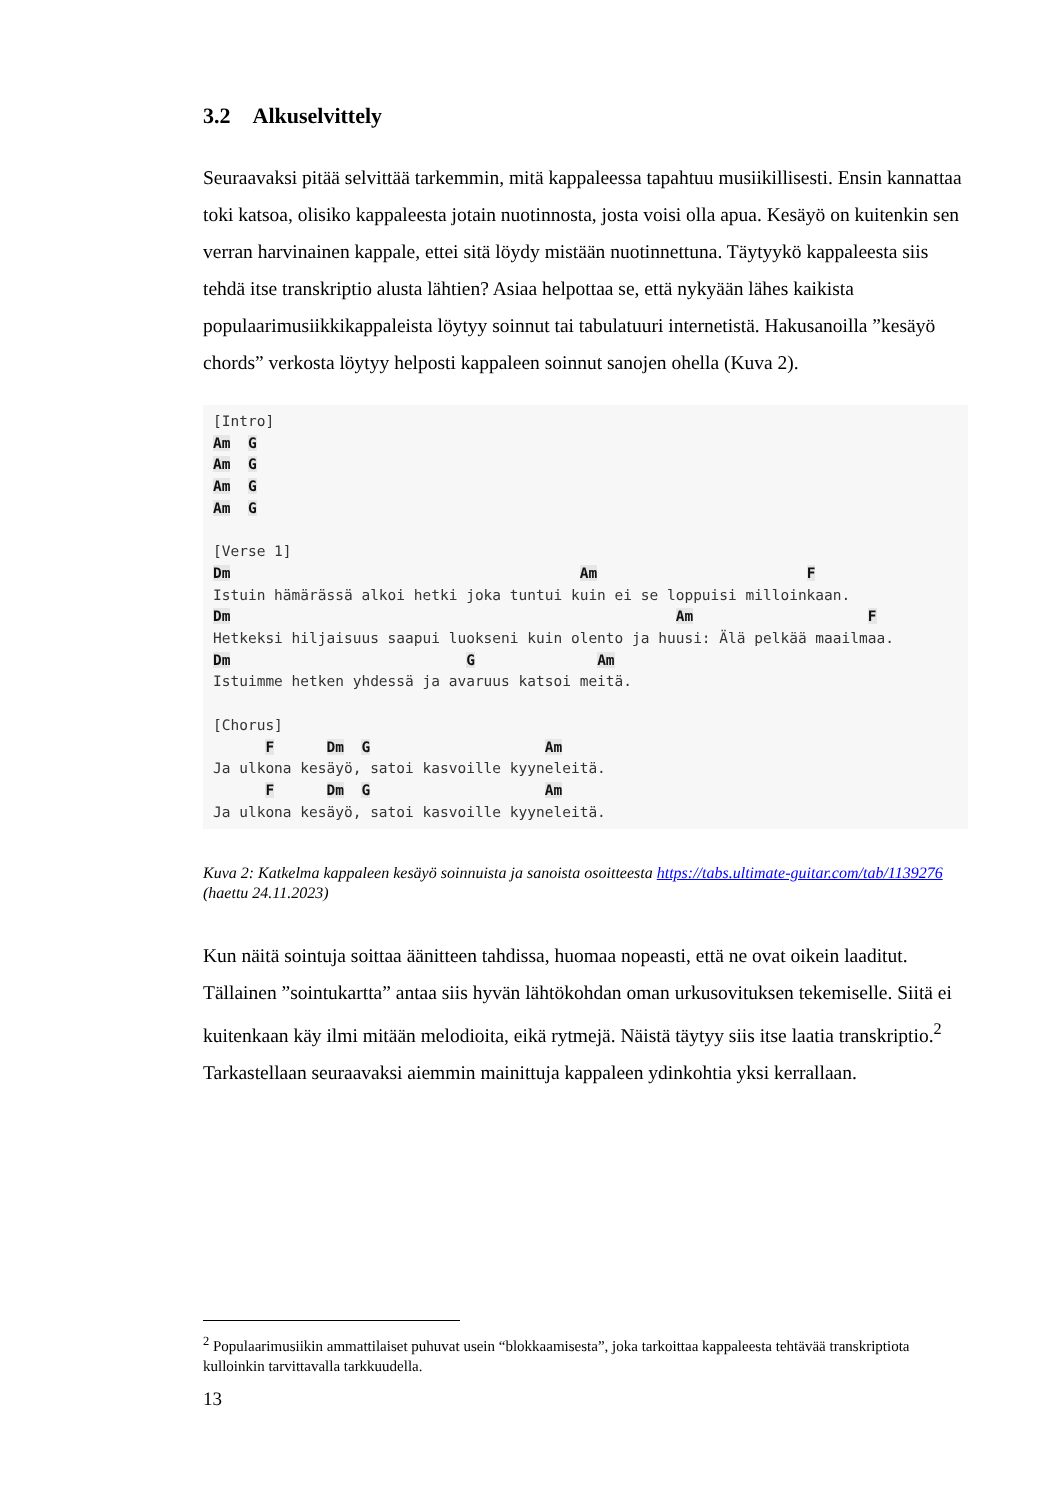3.2 Alkuselvittely
Seuraavaksi pitää selvittää tarkemmin, mitä kappaleessa tapahtuu musiikillisesti. Ensin kannattaa toki katsoa, olisiko kappaleesta jotain nuotinnosta, josta voisi olla apua. Kesäyö on kuitenkin sen verran harvinainen kappale, ettei sitä löydy mistään nuotinnettuna. Täytyykö kappaleesta siis tehdä itse transkriptio alusta lähtien? Asiaa helpottaa se, että nykyään lähes kaikista populaarimusiikkikappaleista löytyy soinnut tai tabulatuuri internetistä. Hakusanoilla ”kesäyö chords” verkosta löytyy helposti kappaleen soinnut sanojen ohella (Kuva 2).
[Intro]
Am  G
Am  G
Am  G
Am  G

[Verse 1]
Dm                                        Am                        F
Istuin hämärässä alkoi hetki joka tuntui kuin ei se loppuisi milloinkaan.
Dm                                                   Am                    F
Hetkeksi hiljaisuus saapui luokseni kuin olento ja huusi: Älä pelkää maailmaa.
Dm                           G              Am
Istuimme hetken yhdessä ja avaruus katsoi meitä.

[Chorus]
      F      Dm  G                    Am
Ja ulkona kesäyö, satoi kasvoille kyyneleitä.
      F      Dm  G                    Am
Ja ulkona kesäyö, satoi kasvoille kyyneleitä.
Kuva 2: Katkelma kappaleen kesäyö soinnuista ja sanoista osoitteesta https://tabs.ultimate-guitar.com/tab/1139276 (haettu 24.11.2023)
Kun näitä sointuja soittaa äänitteen tahdissa, huomaa nopeasti, että ne ovat oikein laaditut. Tällainen ”sointukartta” antaa siis hyvän lähtökohdan oman urkusovituksen tekemiselle. Siitä ei kuitenkaan käy ilmi mitään melodioita, eikä rytmejä. Näistä täytyy siis itse laatia transkriptio.<sup>2</sup> Tarkastellaan seuraavaksi aiemmin mainittuja kappaleen ydinkohtia yksi kerrallaan.
<sup>2</sup> Populaarimusiikin ammattilaiset puhuvat usein “blokkaamisesta”, joka tarkoittaa kappaleesta tehtävää transkriptiota kulloinkin tarvittavalla tarkkuudella.
13